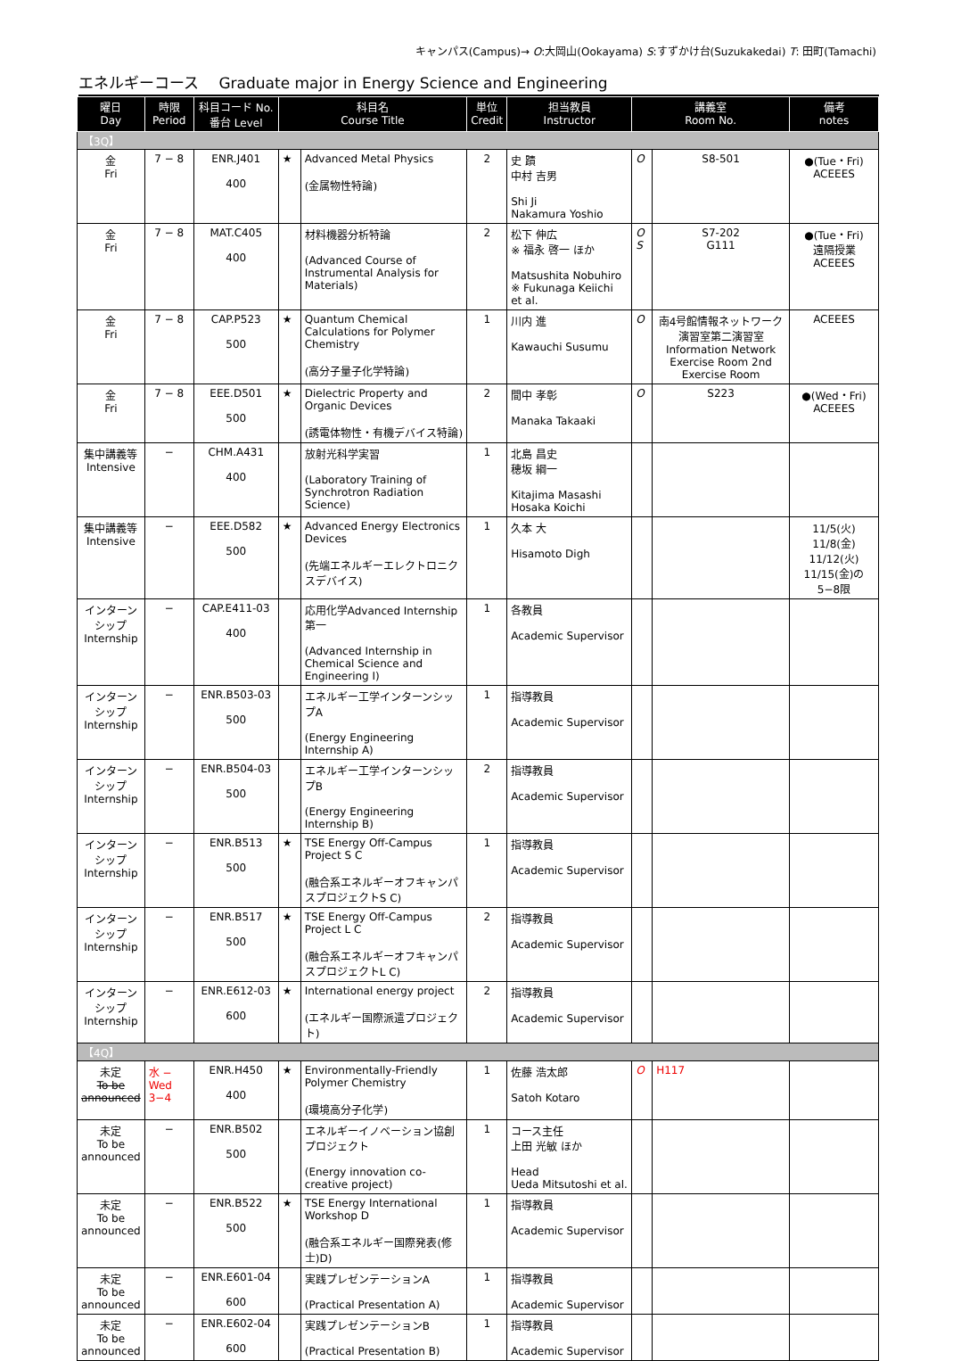キャンパス(Campus)→ O:大岡山(Ookayama) S:すずかけ台(Suzukakedai) T: 田町(Tamachi)
エネルギーコース　 Graduate major in Energy Science and Engineering
| 曜日 Day | 時限 Period | 科目コード No. 番台 Level | 科目名 Course Title | | 単位 Credit | 担当教員 Instructor | 講義室 Room No. | | 備考 notes |
| --- | --- | --- | --- | --- | --- | --- | --- | --- | --- |
| 【3Q】 | | | | | | | | | |
| 金 Fri | 7 − 8 | ENR.J401 400 | ★ | Advanced Metal Physics (金属物性特論) | 2 | 史 蹟 中村 吉男 Shi Ji Nakamura Yoshio | O | S8-501 | ●(Tue・Fri) ACEEES |
| 金 Fri | 7 − 8 | MAT.C405 400 | | 材料機器分析特論 (Advanced Course of Instrumental Analysis for Materials) | 2 | 松下 伸広 ※ 福永 啓一 ほか Matsushita Nobuhiro ※ Fukunaga Keiichi et al. | O S | S7-202 G111 | ●(Tue・Fri) 遠隔授業 ACEEES |
| 金 Fri | 7 − 8 | CAP.P523 500 | ★ | Quantum Chemical Calculations for Polymer Chemistry (高分子量子化学特論) | 1 | 川内 進 Kawauchi Susumu | O | 南4号館情報ネットワーク演習室第二演習室 Information Network Exercise Room 2nd Exercise Room | ACEEES |
| 金 Fri | 7 − 8 | EEE.D501 500 | ★ | Dielectric Property and Organic Devices (誘電体物性・有機デバイス特論) | 2 | 間中 孝彰 Manaka Takaaki | O | S223 | ●(Wed・Fri) ACEEES |
| 集中講義等 Intensive | − | CHM.A431 400 | | 放射光科学実習 (Laboratory Training of Synchrotron Radiation Science) | 1 | 北島 昌史 穂坂 綱一 Kitajima Masashi Hosaka Koichi | | | |
| 集中講義等 Intensive | − | EEE.D582 500 | ★ | Advanced Energy Electronics Devices (先端エネルギーエレクトロニクスデバイス) | 1 | 久本 大 Hisamoto Digh | | | 11/5(火) 11/8(金) 11/12(火) 11/15(金)の5−8限 |
| インターンシップ Internship | − | CAP.E411-03 400 | | 応用化学Advanced Internship第一 (Advanced Internship in Chemical Science and Engineering I) | 1 | 各教員 Academic Supervisor | | | |
| インターンシップ Internship | − | ENR.B503-03 500 | | エネルギー工学インターンシップA (Energy Engineering Internship A) | 1 | 指導教員 Academic Supervisor | | | |
| インターンシップ Internship | − | ENR.B504-03 500 | | エネルギー工学インターンシップB (Energy Engineering Internship B) | 2 | 指導教員 Academic Supervisor | | | |
| インターンシップ Internship | − | ENR.B513 500 | ★ | TSE Energy Off-Campus Project S C (融合系エネルギーオフキャンパスプロジェクトS C) | 1 | 指導教員 Academic Supervisor | | | |
| インターンシップ Internship | − | ENR.B517 500 | ★ | TSE Energy Off-Campus Project L C (融合系エネルギーオフキャンパスプロジェクトL C) | 2 | 指導教員 Academic Supervisor | | | |
| インターンシップ Internship | − | ENR.E612-03 600 | ★ | International energy project (エネルギー国際派遣プロジェクト) | 2 | 指導教員 Academic Supervisor | | | |
| 【4Q】 | | | | | | | | | |
| 未定 To be announced | 水 − Wed 3−4 | ENR.H450 400 | ★ | Environmentally-Friendly Polymer Chemistry (環境高分子化学) | 1 | 佐藤 浩太郎 Satoh Kotaro | O | H117 | |
| 未定 To be announced | − | ENR.B502 500 | | エネルギーイノベーション協創プロジェクト (Energy innovation co-creative project) | 1 | コース主任 上田 光敏 ほか Head Ueda Mitsutoshi et al. | | | |
| 未定 To be announced | − | ENR.B522 500 | ★ | TSE Energy International Workshop D (融合系エネルギー国際発表(修士)D) | 1 | 指導教員 Academic Supervisor | | | |
| 未定 To be announced | − | ENR.E601-04 600 | | 実践プレゼンテーションA (Practical Presentation A) | 1 | 指導教員 Academic Supervisor | | | |
| 未定 To be announced | − | ENR.E602-04 600 | | 実践プレゼンテーションB (Practical Presentation B) | 1 | 指導教員 Academic Supervisor | | | |